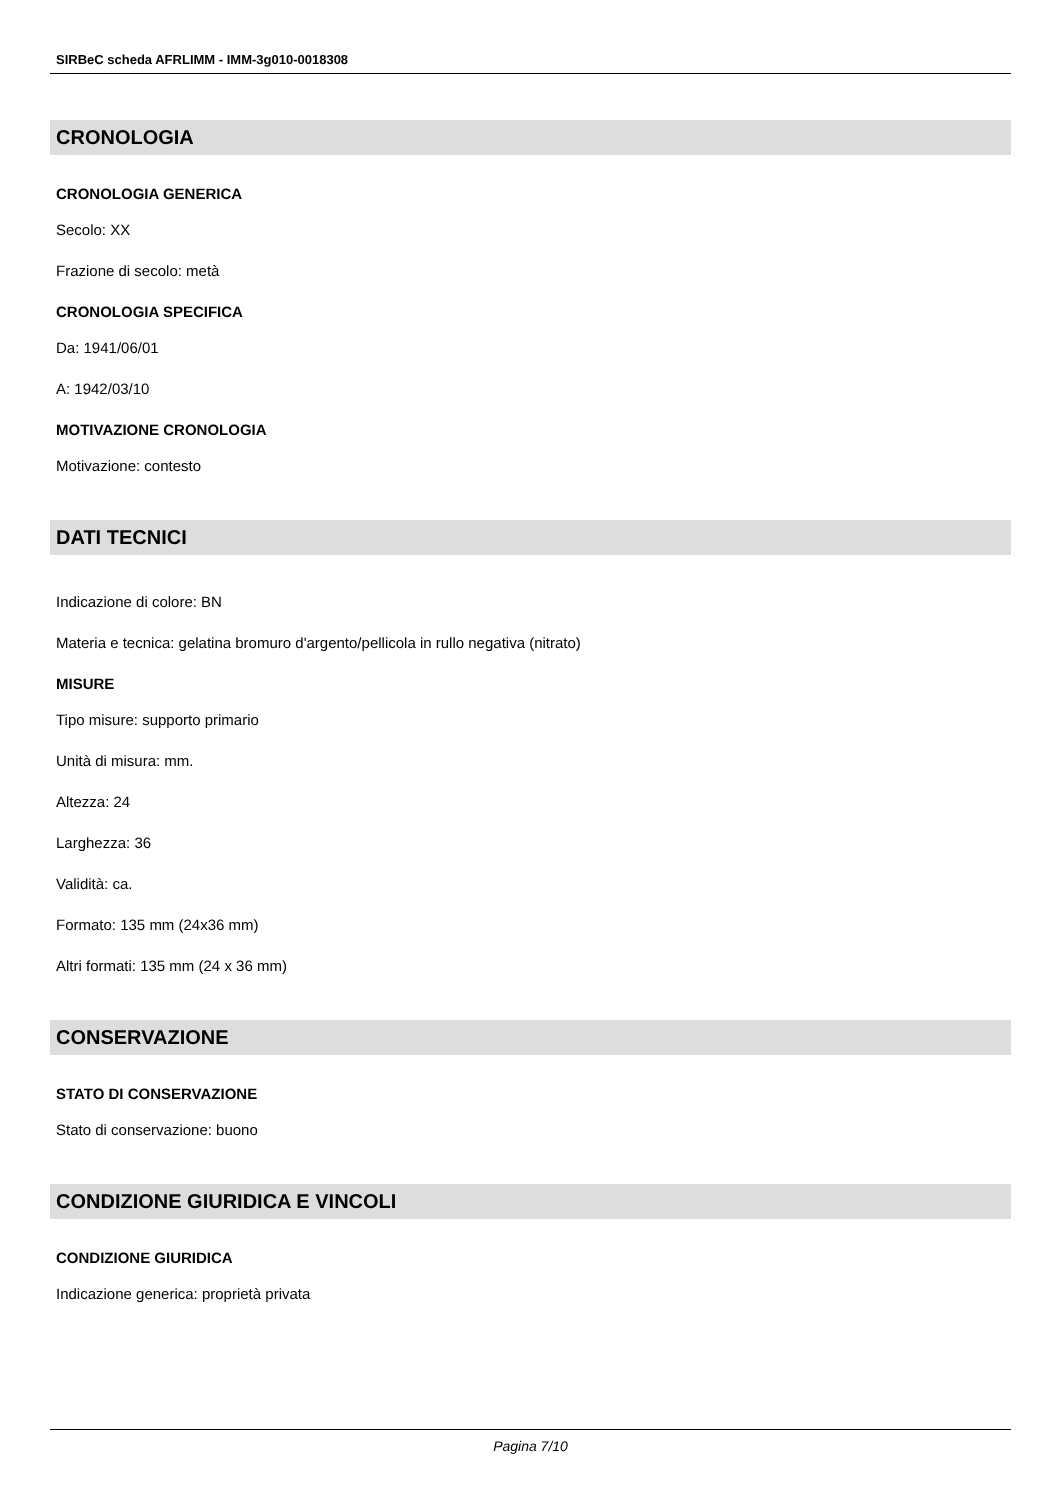SIRBeC scheda AFRLIMM - IMM-3g010-0018308
CRONOLOGIA
CRONOLOGIA GENERICA
Secolo: XX
Frazione di secolo: metà
CRONOLOGIA SPECIFICA
Da: 1941/06/01
A: 1942/03/10
MOTIVAZIONE CRONOLOGIA
Motivazione: contesto
DATI TECNICI
Indicazione di colore: BN
Materia e tecnica: gelatina bromuro d'argento/pellicola in rullo negativa (nitrato)
MISURE
Tipo misure: supporto primario
Unità di misura: mm.
Altezza: 24
Larghezza: 36
Validità: ca.
Formato: 135 mm (24x36 mm)
Altri formati: 135 mm (24 x 36 mm)
CONSERVAZIONE
STATO DI CONSERVAZIONE
Stato di conservazione: buono
CONDIZIONE GIURIDICA E VINCOLI
CONDIZIONE GIURIDICA
Indicazione generica: proprietà privata
Pagina 7/10